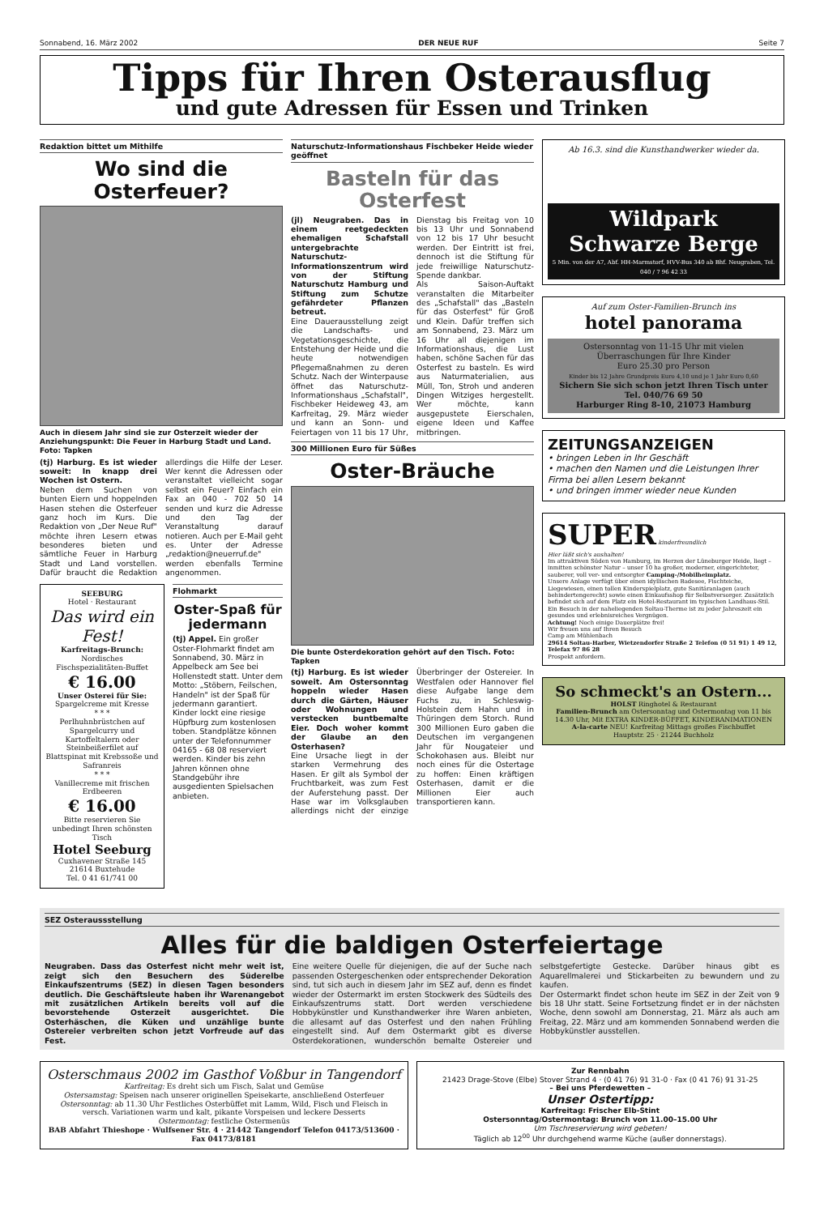Sonnabend, 16. März 2002 DER NEUE RUF Seite 7
Tipps für Ihren Osterausflug
und gute Adressen für Essen und Trinken
Redaktion bittet um Mithilfe
Wo sind die Osterfeuer?
Auch in diesem Jahr sind sie zur Osterzeit wieder der Anziehungspunkt: Die Feuer in Harburg Stadt und Land. Foto: Tapken
(tj) Harburg. Es ist wieder soweit: In knapp drei Wochen ist Ostern.
Neben dem Suchen von bunten Eiern und hoppelnden Hasen stehen die Osterfeuer ganz hoch im Kurs. Die Redaktion von „Der Neue Ruf" möchte ihren Lesern etwas besonderes bieten und sämtliche Feuer in Harburg Stadt und Land vorstellen. Dafür braucht die Redaktion allerdings die Hilfe der Leser. Wer kennt die Adressen oder veranstaltet vielleicht sogar selbst ein Feuer? Einfach ein Fax an 040 - 702 50 14 senden und kurz die Adresse und den Tag der Veranstaltung darauf notieren. Auch per E-Mail geht es. Unter der Adresse „redaktion@neuerruf.de" werden ebenfalls Termine angenommen.
SEEBURG
Hotel · Restaurant
Das wird ein Fest!
Karfreitags-Brunch:
Nordisches Fischspezialitäten-Buffet
€ 16.00
Unser Osterei für Sie:
Spargelcreme mit Kresse
* * *
Perlhuhnbrüstchen auf Spargelcurry und Kartoffeltalern oder Steinbeißerfilet auf Blattspinat mit Krebssoße und Safranreis
* * *
Vanillecreme mit frischen Erdbeeren
€ 16.00
Bitte reservieren Sie unbedingt Ihren schönsten Tisch
Hotel Seeburg
Cuxhavener Straße 145
21614 Buxtehude
Tel. 0 41 61/741 00
Flohmarkt
Oster-Spaß für jedermann
(tj) Appel. Ein großer Oster-Flohmarkt findet am Sonnabend, 30. März in Appelbeck am See bei Hollenstedt statt. Unter dem Motto: „Stöbern, Feilschen, Handeln" ist der Spaß für jedermann garantiert. Kinder lockt eine riesige Hüpfburg zum kostenlosen toben. Standplätze können unter der Telefonnummer 04165 - 68 08 reserviert werden. Kinder bis zehn Jahren können ohne Standgebühr ihre ausgedienten Spielsachen anbieten.
Naturschutz-Informationshaus Fischbeker Heide wieder geöffnet
Basteln für das Osterfest
(jl) Neugraben. Das in einem reetgedeckten ehemaligen Schafstall untergebrachte Naturschutz-Informationszentrum wird von der Stiftung Naturschutz Hamburg und Stiftung zum Schutze gefährdeter Pflanzen betreut.
Eine Dauerausstellung zeigt die Landschafts- und Vegetationsgeschichte, die Entstehung der Heide und die heute notwendigen Pflegemaßnahmen zu deren Schutz. Nach der Winterpause öffnet das Naturschutz-Informationshaus „Schafstall", Fischbeker Heideweg 43, am Karfreitag, 29. März wieder und kann an Sonn- und Feiertagen von 11 bis 17 Uhr, Dienstag bis Freitag von 10 bis 13 Uhr und Sonnabend von 12 bis 17 Uhr besucht werden. Der Eintritt ist frei, dennoch ist die Stiftung für jede freiwillige Naturschutz-Spende dankbar.
Als Saison-Auftakt veranstalten die Mitarbeiter des „Schafstall" das „Basteln für das Osterfest" für Groß und Klein. Dafür treffen sich am Sonnabend, 23. März um 16 Uhr all diejenigen im Informationshaus, die Lust haben, schöne Sachen für das Osterfest zu basteln. Es wird aus Naturmaterialien, aus Müll, Ton, Stroh und anderen Dingen Witziges hergestellt. Wer möchte, kann ausgepustete Eierschalen, eigene Ideen und Kaffee mitbringen.
300 Millionen Euro für Süßes
Oster-Bräuche
Die bunte Osterdekoration gehört auf den Tisch. Foto: Tapken
(tj) Harburg. Es ist wieder soweit. Am Ostersonntag hoppeln wieder Hasen durch die Gärten, Häuser oder Wohnungen und verstecken buntbemalte Eier. Doch woher kommt der Glaube an den Osterhasen?
Eine Ursache liegt in der starken Vermehrung des Hasen. Er gilt als Symbol der Fruchtbarkeit, was zum Fest der Auferstehung passt. Der Hase war im Volksglauben allerdings nicht der einzige Überbringer der Ostereier. In Westfalen oder Hannover fiel diese Aufgabe lange dem Fuchs zu, in Schleswig-Holstein dem Hahn und in Thüringen dem Storch. Rund 300 Millionen Euro gaben die Deutschen im vergangenen Jahr für Nougateier und Schokohasen aus. Bleibt nur noch eines für die Ostertage zu hoffen: Einen kräftigen Osterhasen, damit er die Millionen Eier auch transportieren kann.
Ab 16.3. sind die Kunsthandwerker wieder da.
Wildpark Schwarze Berge
5 Min. von der A7, Abf. HH-Marmstorf, HVV-Bus 340 ab Bhf. Neugraben, Tel. 040 / 7 96 42 33
Auf zum Oster-Familien-Brunch ins
hotel panorama
Ostersonntag von 11-15 Uhr mit vielen Überraschungen für Ihre Kinder
Euro 25.30 pro Person
Kinder bis 12 Jahre Grundpreis Euro 4,10 und je 1 Jahr Euro 0,60
Sichern Sie sich schon jetzt Ihren Tisch unter Tel. 040/76 69 50
Harburger Ring 8-10, 21073 Hamburg
ZEITUNGSANZEIGEN
• bringen Leben in Ihr Geschäft
• machen den Namen und die Leistungen Ihrer Firma bei allen Lesern bekannt
• und bringen immer wieder neue Kunden
SUPER kinderfreundlich
Hier läßt sich's aushalten!
Im attraktiven Süden von Hamburg, im Herzen der Lüneburger Heide, liegt – inmitten schönster Natur – unser 10 ha großer, moderner, eingerichteter, sauberer, voll ver- und entsorgter Camping-/Mobilheimplatz.
Unsere Anlage verfügt über einen idyllischen Badesee, Fischteiche, Liegewiesen, einen tollen Kinderspielplatz, gute Sanitäranlagen (auch behindertengerecht) sowie einen Einkaufsshop für Selbstversorger. Zusätzlich befindet sich auf dem Platz ein Hotel-Restaurant im typischen Landhaus-Stil. Ein Besuch in der naheliegenden Soltau-Therme ist zu jeder Jahreszeit ein gesundes und erlebnisreiches Vergnügen.
Achtung! Noch einige Dauerplätze frei!
Wir freuen uns auf Ihren Besuch
Camp am Mühlenbach
29614 Soltau-Harber, Wietzendorfer Straße 2 Telefon (0 51 91) 1 49 12, Telefax 97 86 28
Prospekt anfordern.
So schmeckt's an Ostern...
HOLST Ringhotel & Restaurant
Familien-Brunch am Ostersonntag und Ostermontag von 11 bis 14.30 Uhr, Mit EXTRA KINDER-BÜFFET, KINDERANIMATIONEN
A-la-carte NEU! Karfreitag Mittags großes Fischbuffet
Hauptstr. 25 · 21244 Buchholz
SEZ Osteraussstellung
Alles für die baldigen Osterfeiertage
Neugraben. Dass das Osterfest nicht mehr weit ist, zeigt sich den Besuchern des Süderelbe Einkaufszentrums (SEZ) in diesen Tagen besonders deutlich. Die Geschäftsleute haben ihr Warenangebot mit zusätzlichen Artikeln bereits voll auf die bevorstehende Osterzeit ausgerichtet. Die Osterhäschen, die Küken und unzählige bunte Ostereier verbreiten schon jetzt Vorfreude auf das Fest.
Eine weitere Quelle für diejenigen, die auf der Suche nach passenden Ostergeschenken oder entsprechender Dekoration sind, tut sich auch in diesem Jahr im SEZ auf, denn es findet wieder der Ostermarkt im ersten Stockwerk des Südteils des Einkaufszentrums statt. Dort werden verschiedene Hobbykünstler und Kunsthandwerker ihre Waren anbieten, die allesamt auf das Osterfest und den nahen Frühling eingestellt sind. Auf dem Ostermarkt gibt es diverse Osterdekorationen, wunderschön bemalte Ostereier und selbstgefertigte Gestecke. Darüber hinaus gibt es Aquarellmalerei und Stickarbeiten zu bewundern und zu kaufen.
Der Ostermarkt findet schon heute im SEZ in der Zeit von 9 bis 18 Uhr statt. Seine Fortsetzung findet er in der nächsten Woche, denn sowohl am Donnerstag, 21. März als auch am Freitag, 22. März und am kommenden Sonnabend werden die Hobbykünstler ausstellen.
Osterschmaus 2002 im Gasthof Voßbur in Tangendorf
Karfreitag: Es dreht sich um Fisch, Salat und Gemüse
Ostersamstag: Speisen nach unserer originellen Speisekarte, anschließend Osterfeuer
Ostersonntag: ab 11.30 Uhr Festliches Osterbüffet mit Lamm, Wild, Fisch und Fleisch in versch. Variationen warm und kalt, pikante Vorspeisen und leckere Desserts
Ostermontag: festliche Ostermenüs
BAB Abfahrt Thieshope · Wulfsener Str. 4 · 21442 Tangendorf Telefon 04173/513600 · Fax 04173/8181
Zur Rennbahn
21423 Drage-Stove (Elbe) Stover Strand 4 · (0 41 76) 91 31-0 · Fax (0 41 76) 91 31-25
– Bei uns Pferdewetten –
Unser Ostertipp:
Karfreitag: Frischer Elb-Stint
Ostersonntag/Ostermontag: Brunch von 11.00–15.00 Uhr
Um Tischreservierung wird gebeten!
Täglich ab 12<sup>00</sup> Uhr durchgehend warme Küche (außer donnerstags).